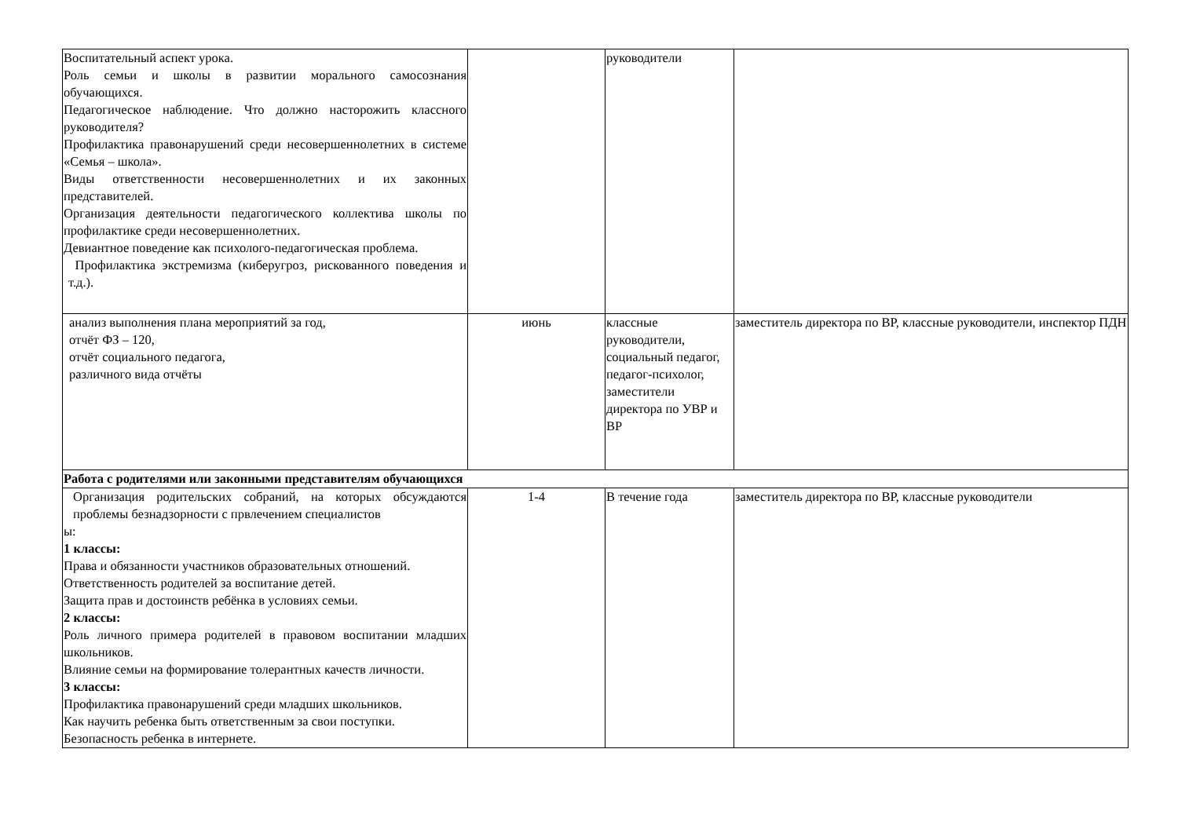| Воспитательный аспект урока. Роль семьи и школы в развитии морального самосознания обучающихся. Педагогическое наблюдение. Что должно насторожить классного руководителя? Профилактика правонарушений среди несовершеннолетних в системе «Семья – школа». Виды ответственности несовершеннолетних и их законных представителей. Организация деятельности педагогического коллектива школы по профилактике среди несовершеннолетних. Девиантное поведение как психолого-педагогическая проблема. Профилактика экстремизма (киберугроз, рискованного поведения и т.д.). | | руководители | |
| анализ выполнения плана мероприятий за год, отчёт ФЗ – 120, отчёт социального педагога, различного вида отчёты | июнь | классные руководители, социальный педагог, педагог-психолог, заместители директора по УВР и ВР | заместитель директора по ВР, классные руководители, инспектор ПДН |
| Работа с родителями или законными представителям обучающихся | | | |
| Организация родительских собраний, на которых обсуждаются проблемы безнадзорности с првлечением специалистов ы: 1 классы: Права и обязанности участников образовательных отношений. Ответственность родителей за воспитание детей. Защита прав и достоинств ребёнка в условиях семьи. 2 классы: Роль личного примера родителей в правовом воспитании младших школьников. Влияние семьи на формирование толерантных качеств личности. 3 классы: Профилактика правонарушений среди младших школьников. Как научить ребенка быть ответственным за свои поступки. Безопасность ребенка в интернете. | 1-4 | В течение года | заместитель директора по ВР, классные руководители |